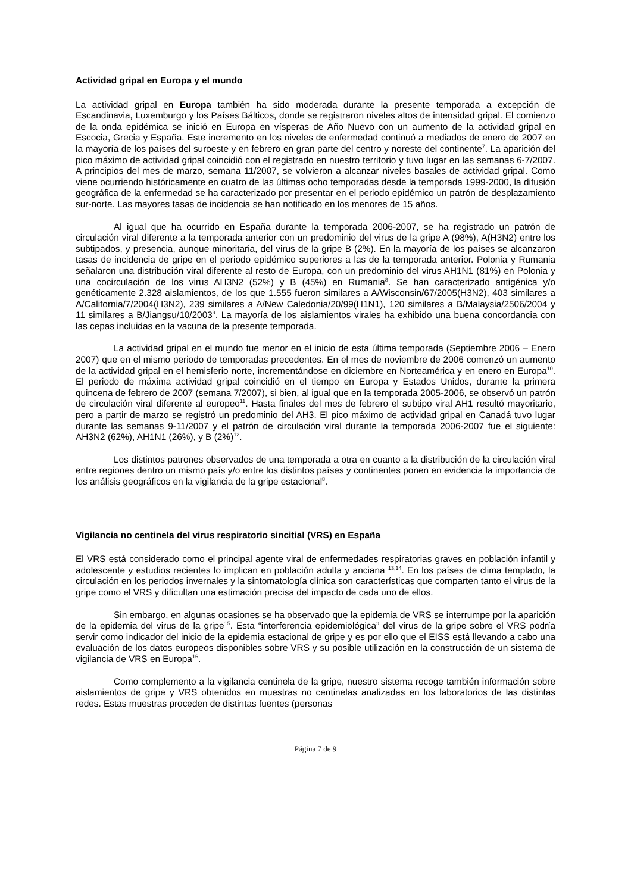Actividad gripal en Europa y el mundo
La actividad gripal en Europa también ha sido moderada durante la presente temporada a excepción de Escandinavia, Luxemburgo y los Países Bálticos, donde se registraron niveles altos de intensidad gripal. El comienzo de la onda epidémica se inició en Europa en vísperas de Año Nuevo con un aumento de la actividad gripal en Escocia, Grecia y España. Este incremento en los niveles de enfermedad continuó a mediados de enero de 2007 en la mayoría de los países del suroeste y en febrero en gran parte del centro y noreste del continente<sup>7</sup>. La aparición del pico máximo de actividad gripal coincidió con el registrado en nuestro territorio y tuvo lugar en las semanas 6-7/2007. A principios del mes de marzo, semana 11/2007, se volvieron a alcanzar niveles basales de actividad gripal. Como viene ocurriendo históricamente en cuatro de las últimas ocho temporadas desde la temporada 1999-2000, la difusión geográfica de la enfermedad se ha caracterizado por presentar en el periodo epidémico un patrón de desplazamiento sur-norte. Las mayores tasas de incidencia se han notificado en los menores de 15 años.
Al igual que ha ocurrido en España durante la temporada 2006-2007, se ha registrado un patrón de circulación viral diferente a la temporada anterior con un predominio del virus de la gripe A (98%), A(H3N2) entre los subtipados, y presencia, aunque minoritaria, del virus de la gripe B (2%). En la mayoría de los países se alcanzaron tasas de incidencia de gripe en el periodo epidémico superiores a las de la temporada anterior. Polonia y Rumania señalaron una distribución viral diferente al resto de Europa, con un predominio del virus AH1N1 (81%) en Polonia y una cocirculación de los virus AH3N2 (52%) y B (45%) en Rumania<sup>8</sup>. Se han caracterizado antigénica y/o genéticamente 2.328 aislamientos, de los que 1.555 fueron similares a A/Wisconsin/67/2005(H3N2), 403 similares a A/California/7/2004(H3N2), 239 similares a A/New Caledonia/20/99(H1N1), 120 similares a B/Malaysia/2506/2004 y 11 similares a B/Jiangsu/10/2003<sup>9</sup>. La mayoría de los aislamientos virales ha exhibido una buena concordancia con las cepas incluidas en la vacuna de la presente temporada.
La actividad gripal en el mundo fue menor en el inicio de esta última temporada (Septiembre 2006 – Enero 2007) que en el mismo periodo de temporadas precedentes. En el mes de noviembre de 2006 comenzó un aumento de la actividad gripal en el hemisferio norte, incrementándose en diciembre en Norteamérica y en enero en Europa<sup>10</sup>. El periodo de máxima actividad gripal coincidió en el tiempo en Europa y Estados Unidos, durante la primera quincena de febrero de 2007 (semana 7/2007), si bien, al igual que en la temporada 2005-2006, se observó un patrón de circulación viral diferente al europeo<sup>11</sup>. Hasta finales del mes de febrero el subtipo viral AH1 resultó mayoritario, pero a partir de marzo se registró un predominio del AH3. El pico máximo de actividad gripal en Canadá tuvo lugar durante las semanas 9-11/2007 y el patrón de circulación viral durante la temporada 2006-2007 fue el siguiente: AH3N2 (62%), AH1N1 (26%), y B (2%)<sup>12</sup>.
Los distintos patrones observados de una temporada a otra en cuanto a la distribución de la circulación viral entre regiones dentro un mismo país y/o entre los distintos países y continentes ponen en evidencia la importancia de los análisis geográficos en la vigilancia de la gripe estacional<sup>8</sup>.
Vigilancia no centinela del virus respiratorio sincitial (VRS) en España
El VRS está considerado como el principal agente viral de enfermedades respiratorias graves en población infantil y adolescente y estudios recientes lo implican en población adulta y anciana <sup>13,14</sup>. En los países de clima templado, la circulación en los periodos invernales y la sintomatología clínica son características que comparten tanto el virus de la gripe como el VRS y dificultan una estimación precisa del impacto de cada uno de ellos.
Sin embargo, en algunas ocasiones se ha observado que la epidemia de VRS se interrumpe por la aparición de la epidemia del virus de la gripe<sup>15</sup>. Esta “interferencia epidemiológica” del virus de la gripe sobre el VRS podría servir como indicador del inicio de la epidemia estacional de gripe y es por ello que el EISS está llevando a cabo una evaluación de los datos europeos disponibles sobre VRS y su posible utilización en la construcción de un sistema de vigilancia de VRS en Europa<sup>16</sup>.
Como complemento a la vigilancia centinela de la gripe, nuestro sistema recoge también información sobre aislamientos de gripe y VRS obtenidos en muestras no centinelas analizadas en los laboratorios de las distintas redes. Estas muestras proceden de distintas fuentes (personas
Página 7 de 9